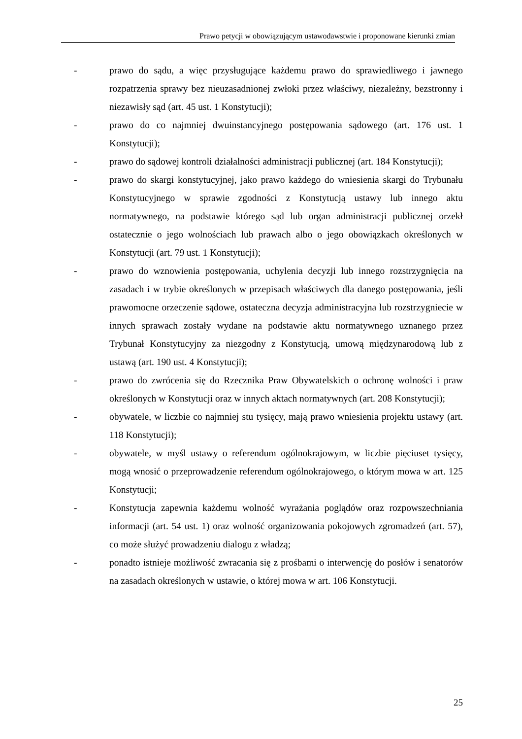Prawo petycji w obowiązującym ustawodawstwie i proponowane kierunki zmian
- prawo do sądu, a więc przysługujące każdemu prawo do sprawiedliwego i jawnego rozpatrzenia sprawy bez nieuzasadnionej zwłoki przez właściwy, niezależny, bezstronny i niezawisły sąd (art. 45 ust. 1 Konstytucji);
- prawo do co najmniej dwuinstancyjnego postępowania sądowego (art. 176 ust. 1 Konstytucji);
- prawo do sądowej kontroli działalności administracji publicznej (art. 184 Konstytucji);
- prawo do skargi konstytucyjnej, jako prawo każdego do wniesienia skargi do Trybunału Konstytucyjnego w sprawie zgodności z Konstytucją ustawy lub innego aktu normatywnego, na podstawie którego sąd lub organ administracji publicznej orzekł ostatecznie o jego wolnościach lub prawach albo o jego obowiązkach określonych w Konstytucji (art. 79 ust. 1 Konstytucji);
- prawo do wznowienia postępowania, uchylenia decyzji lub innego rozstrzygnięcia na zasadach i w trybie określonych w przepisach właściwych dla danego postępowania, jeśli prawomocne orzeczenie sądowe, ostateczna decyzja administracyjna lub rozstrzygniecie w innych sprawach zostały wydane na podstawie aktu normatywnego uznanego przez Trybunał Konstytucyjny za niezgodny z Konstytucją, umową międzynarodową lub z ustawą (art. 190 ust. 4 Konstytucji);
- prawo do zwrócenia się do Rzecznika Praw Obywatelskich o ochronę wolności i praw określonych w Konstytucji oraz w innych aktach normatywnych (art. 208 Konstytucji);
- obywatele, w liczbie co najmniej stu tysięcy, mają prawo wniesienia projektu ustawy (art. 118 Konstytucji);
- obywatele, w myśl ustawy o referendum ogólnokrajowym, w liczbie pięciuset tysięcy, mogą wnosić o przeprowadzenie referendum ogólnokrajowego, o którym mowa w art. 125 Konstytucji;
- Konstytucja zapewnia każdemu wolność wyrażania poglądów oraz rozpowszechniania informacji (art. 54 ust. 1) oraz wolność organizowania pokojowych zgromadzeń (art. 57), co może służyć prowadzeniu dialogu z władzą;
- ponadto istnieje możliwość zwracania się z prośbami o interwencję do posłów i senatorów na zasadach określonych w ustawie, o której mowa w art. 106 Konstytucji.
25